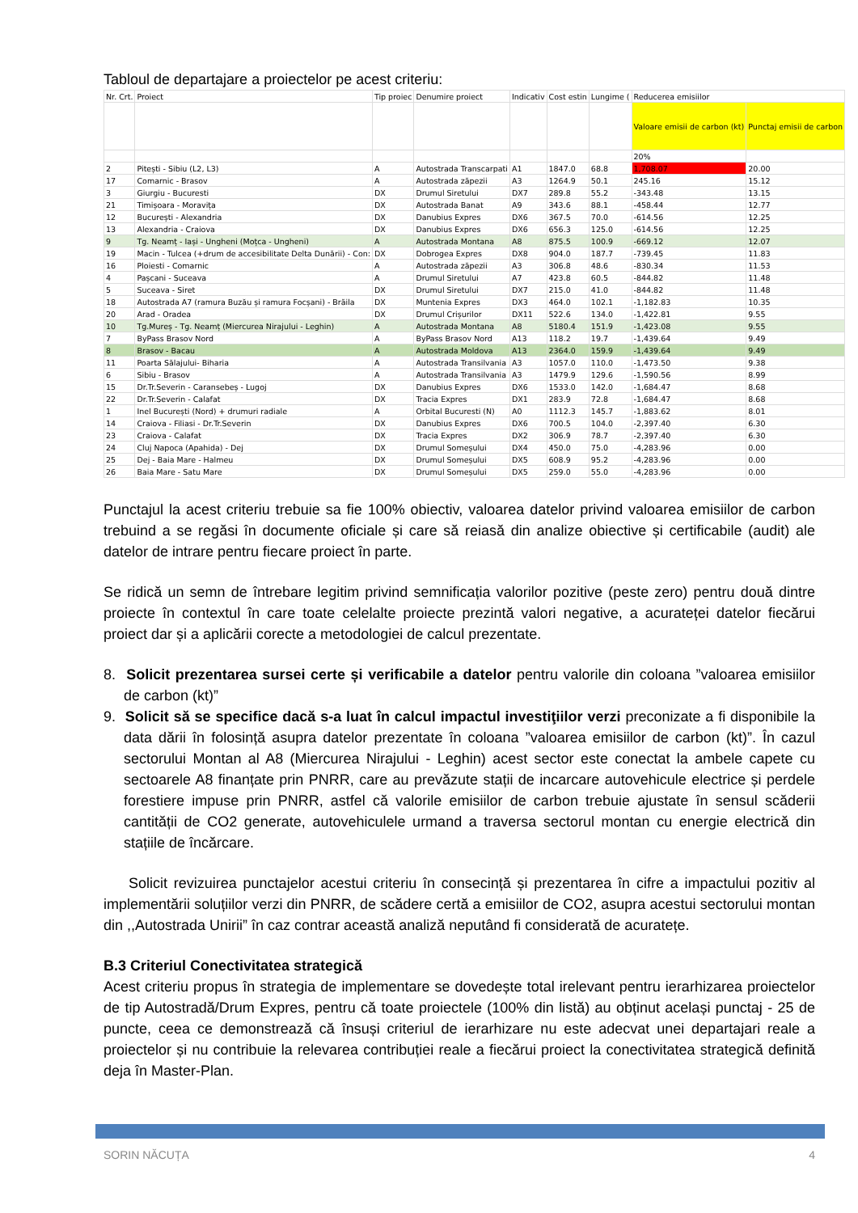Tabloul de departajare a proiectelor pe acest criteriu:
| Nr. Crt. | Proiect | Tip proiec | Denumire proiect | Indicativ | Cost estin | Lungime ( | Reducerea emisiilor | |
| --- | --- | --- | --- | --- | --- | --- | --- | --- |
| | | | | | | | Valoare emisii de carbon (kt) | Punctaj emisii de carbon |
| | | | | | | | 20% | |
| 2 | Pitești - Sibiu (L2, L3) | A | Autostrada Transcarpati | A1 | 1847.0 | 68.8 | 1,708.07 | 20.00 |
| 17 | Comarnic - Brasov | A | Autostrada zăpezii | A3 | 1264.9 | 50.1 | 245.16 | 15.12 |
| 3 | Giurgiu - Bucuresti | DX | Drumul Siretului | DX7 | 289.8 | 55.2 | -343.48 | 13.15 |
| 21 | Timișoara - Moravița | DX | Autostrada Banat | A9 | 343.6 | 88.1 | -458.44 | 12.77 |
| 12 | București - Alexandria | DX | Danubius Expres | DX6 | 367.5 | 70.0 | -614.56 | 12.25 |
| 13 | Alexandria - Craiova | DX | Danubius Expres | DX6 | 656.3 | 125.0 | -614.56 | 12.25 |
| 9 | Tg. Neamț - Iași - Ungheni (Moțca - Ungheni) | A | Autostrada Montana | A8 | 875.5 | 100.9 | -669.12 | 12.07 |
| 19 | Macin - Tulcea (+drum de accesibilitate Delta Dunării) - Con: | DX | Dobrogea Expres | DX8 | 904.0 | 187.7 | -739.45 | 11.83 |
| 16 | Ploiesti - Comarnic | A | Autostrada zăpezii | A3 | 306.8 | 48.6 | -830.34 | 11.53 |
| 4 | Pașcani - Suceava | A | Drumul Siretului | A7 | 423.8 | 60.5 | -844.82 | 11.48 |
| 5 | Suceava - Siret | DX | Drumul Siretului | DX7 | 215.0 | 41.0 | -844.82 | 11.48 |
| 18 | Autostrada A7 (ramura Buzău și ramura Focșani) - Brăila | DX | Muntenia Expres | DX3 | 464.0 | 102.1 | -1,182.83 | 10.35 |
| 20 | Arad - Oradea | DX | Drumul Crișurilor | DX11 | 522.6 | 134.0 | -1,422.81 | 9.55 |
| 10 | Tg.Mureș - Tg. Neamț (Miercurea Nirajului - Leghin) | A | Autostrada Montana | A8 | 5180.4 | 151.9 | -1,423.08 | 9.55 |
| 7 | ByPass Brasov Nord | A | ByPass Brasov Nord | A13 | 118.2 | 19.7 | -1,439.64 | 9.49 |
| 8 | Brasov - Bacau | A | Autostrada Moldova | A13 | 2364.0 | 159.9 | -1,439.64 | 9.49 |
| 11 | Poarta Sălajului- Biharia | A | Autostrada Transilvania | A3 | 1057.0 | 110.0 | -1,473.50 | 9.38 |
| 6 | Sibiu - Brasov | A | Autostrada Transilvania | A3 | 1479.9 | 129.6 | -1,590.56 | 8.99 |
| 15 | Dr.Tr.Severin - Caransebeș - Lugoj | DX | Danubius Expres | DX6 | 1533.0 | 142.0 | -1,684.47 | 8.68 |
| 22 | Dr.Tr.Severin - Calafat | DX | Tracia Expres | DX1 | 283.9 | 72.8 | -1,684.47 | 8.68 |
| 1 | Inel București (Nord) + drumuri radiale | A | Orbital Bucuresti (N) | A0 | 1112.3 | 145.7 | -1,883.62 | 8.01 |
| 14 | Craiova - Filiasi - Dr.Tr.Severin | DX | Danubius Expres | DX6 | 700.5 | 104.0 | -2,397.40 | 6.30 |
| 23 | Craiova - Calafat | DX | Tracia Expres | DX2 | 306.9 | 78.7 | -2,397.40 | 6.30 |
| 24 | Cluj Napoca (Apahida) - Dej | DX | Drumul Someșului | DX4 | 450.0 | 75.0 | -4,283.96 | 0.00 |
| 25 | Dej - Baia Mare - Halmeu | DX | Drumul Someșului | DX5 | 608.9 | 95.2 | -4,283.96 | 0.00 |
| 26 | Baia Mare - Satu Mare | DX | Drumul Someșului | DX5 | 259.0 | 55.0 | -4,283.96 | 0.00 |
Punctajul la acest criteriu trebuie sa fie 100% obiectiv, valoarea datelor privind valoarea emisiilor de carbon trebuind a se regăsi în documente oficiale și care să reiasă din analize obiective și certificabile (audit) ale datelor de intrare pentru fiecare proiect în parte.
Se ridică un semn de întrebare legitim privind semnificația valorilor pozitive (peste zero) pentru două dintre proiecte în contextul în care toate celelalte proiecte prezintă valori negative, a acurateței datelor fiecărui proiect dar și a aplicării corecte a metodologiei de calcul prezentate.
8. Solicit prezentarea sursei certe și verificabile a datelor pentru valorile din coloana ”valoarea emisiilor de carbon (kt)”
9. Solicit să se specifice dacă s-a luat în calcul impactul investiţiilor verzi preconizate a fi disponibile la data dării în folosință asupra datelor prezentate în coloana ”valoarea emisiilor de carbon (kt)”. În cazul sectorului Montan al A8 (Miercurea Nirajului - Leghin) acest sector este conectat la ambele capete cu sectoarele A8 finanțate prin PNRR, care au prevăzute stații de incarcare autovehicule electrice și perdele forestiere impuse prin PNRR, astfel că valorile emisiilor de carbon trebuie ajustate în sensul scăderii cantității de CO2 generate, autovehiculele urmand a traversa sectorul montan cu energie electrică din stațiile de încărcare.
Solicit revizuirea punctajelor acestui criteriu în consecință și prezentarea în cifre a impactului pozitiv al implementării soluțiilor verzi din PNRR, de scădere certă a emisiilor de CO2, asupra acestui sectorului montan din ,,Autostrada Unirii” în caz contrar această analiză neputând fi considerată de acuratețe.
B.3 Criteriul Conectivitatea strategică
Acest criteriu propus în strategia de implementare se dovedește total irelevant pentru ierarhizarea proiectelor de tip Autostradă/Drum Expres, pentru că toate proiectele (100% din listă) au obținut același punctaj - 25 de puncte, ceea ce demonstrează că însuși criteriul de ierarhizare nu este adecvat unei departajari reale a proiectelor și nu contribuie la relevarea contribuției reale a fiecărui proiect la conectivitatea strategică definită deja în Master-Plan.
SORIN NĂCUȚA 4